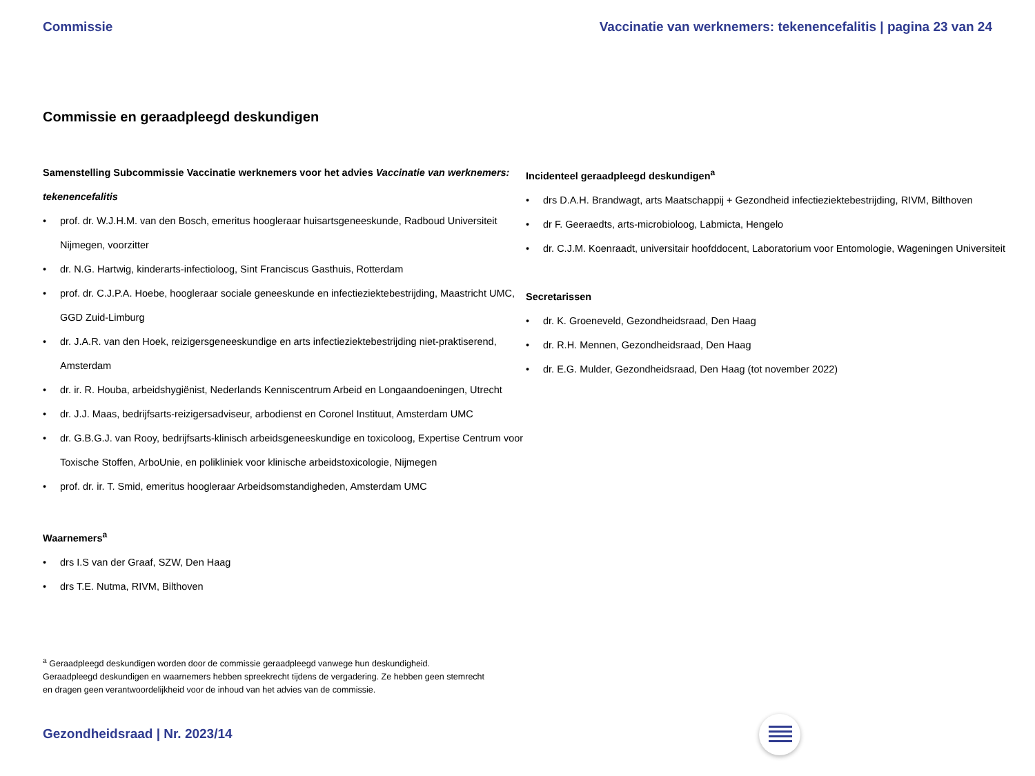Commissie Vaccinatie van werknemers: tekenencefalitis | pagina 23 van 24
Commissie en geraadpleegd deskundigen
Samenstelling Subcommissie Vaccinatie werknemers voor het advies Vaccinatie van werknemers: tekenencefalitis
• prof. dr. W.J.H.M. van den Bosch, emeritus hoogleraar huisartsgeneeskunde, Radboud Universiteit Nijmegen, voorzitter
• dr. N.G. Hartwig, kinderarts-infectioloog, Sint Franciscus Gasthuis, Rotterdam
• prof. dr. C.J.P.A. Hoebe, hoogleraar sociale geneeskunde en infectieziektebestrijding, Maastricht UMC, GGD Zuid-Limburg
• dr. J.A.R. van den Hoek, reizigersgeneeskundige en arts infectieziektebestrijding niet-praktiserend, Amsterdam
• dr. ir. R. Houba, arbeidshygiënist, Nederlands Kenniscentrum Arbeid en Longaandoeningen, Utrecht
• dr. J.J. Maas, bedrijfsarts-reizigersadviseur, arbodienst en Coronel Instituut, Amsterdam UMC
• dr. G.B.G.J. van Rooy, bedrijfsarts-klinisch arbeidsgeneeskundige en toxicoloog, Expertise Centrum voor Toxische Stoffen, ArboUnie, en polikliniek voor klinische arbeidstoxicologie, Nijmegen
• prof. dr. ir. T. Smid, emeritus hoogleraar Arbeidsomstandigheden, Amsterdam UMC
Waarnemers<sup>a</sup>
• drs I.S van der Graaf, SZW, Den Haag
• drs T.E. Nutma, RIVM, Bilthoven
Incidenteel geraadpleegd deskundigen<sup>a</sup>
• drs D.A.H. Brandwagt, arts Maatschappij + Gezondheid infectieziektebestrijding, RIVM, Bilthoven
• dr F. Geeraedts, arts-microbioloog, Labmicta, Hengelo
• dr. C.J.M. Koenraadt, universitair hoofddocent, Laboratorium voor Entomologie, Wageningen Universiteit
Secretarissen
• dr. K. Groeneveld, Gezondheidsraad, Den Haag
• dr. R.H. Mennen, Gezondheidsraad, Den Haag
• dr. E.G. Mulder, Gezondheidsraad, Den Haag (tot november 2022)
<sup>a</sup> Geraadpleegd deskundigen worden door de commissie geraadpleegd vanwege hun deskundigheid. Geraadpleegd deskundigen en waarnemers hebben spreekrecht tijdens de vergadering. Ze hebben geen stemrecht en dragen geen verantwoordelijkheid voor de inhoud van het advies van de commissie.
Gezondheidsraad | Nr. 2023/14